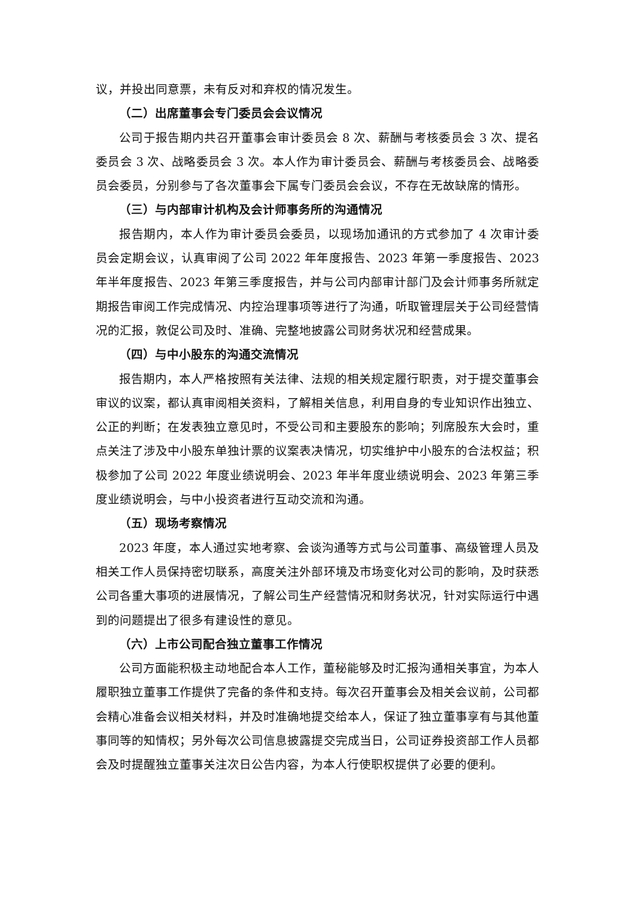议，并投出同意票，未有反对和弃权的情况发生。
（二）出席董事会专门委员会会议情况
公司于报告期内共召开董事会审计委员会 8 次、薪酬与考核委员会 3 次、提名委员会 3 次、战略委员会 3 次。本人作为审计委员会、薪酬与考核委员会、战略委员会委员，分别参与了各次董事会下属专门委员会会议，不存在无故缺席的情形。
（三）与内部审计机构及会计师事务所的沟通情况
报告期内，本人作为审计委员会委员，以现场加通讯的方式参加了 4 次审计委员会定期会议，认真审阅了公司 2022 年年度报告、2023 年第一季度报告、2023 年半年度报告、2023 年第三季度报告，并与公司内部审计部门及会计师事务所就定期报告审阅工作完成情况、内控治理事项等进行了沟通，听取管理层关于公司经营情况的汇报，敦促公司及时、准确、完整地披露公司财务状况和经营成果。
（四）与中小股东的沟通交流情况
报告期内，本人严格按照有关法律、法规的相关规定履行职责，对于提交董事会审议的议案，都认真审阅相关资料，了解相关信息，利用自身的专业知识作出独立、公正的判断；在发表独立意见时，不受公司和主要股东的影响；列席股东大会时，重点关注了涉及中小股东单独计票的议案表决情况，切实维护中小股东的合法权益；积极参加了公司 2022 年度业绩说明会、2023 年半年度业绩说明会、2023 年第三季度业绩说明会，与中小投资者进行互动交流和沟通。
（五）现场考察情况
2023 年度，本人通过实地考察、会谈沟通等方式与公司董事、高级管理人员及相关工作人员保持密切联系，高度关注外部环境及市场变化对公司的影响，及时获悉公司各重大事项的进展情况，了解公司生产经营情况和财务状况，针对实际运行中遇到的问题提出了很多有建设性的意见。
（六）上市公司配合独立董事工作情况
公司方面能积极主动地配合本人工作，董秘能够及时汇报沟通相关事宜，为本人履职独立董事工作提供了完备的条件和支持。每次召开董事会及相关会议前，公司都会精心准备会议相关材料，并及时准确地提交给本人，保证了独立董事享有与其他董事同等的知情权；另外每次公司信息披露提交完成当日，公司证券投资部工作人员都会及时提醒独立董事关注次日公告内容，为本人行使职权提供了必要的便利。